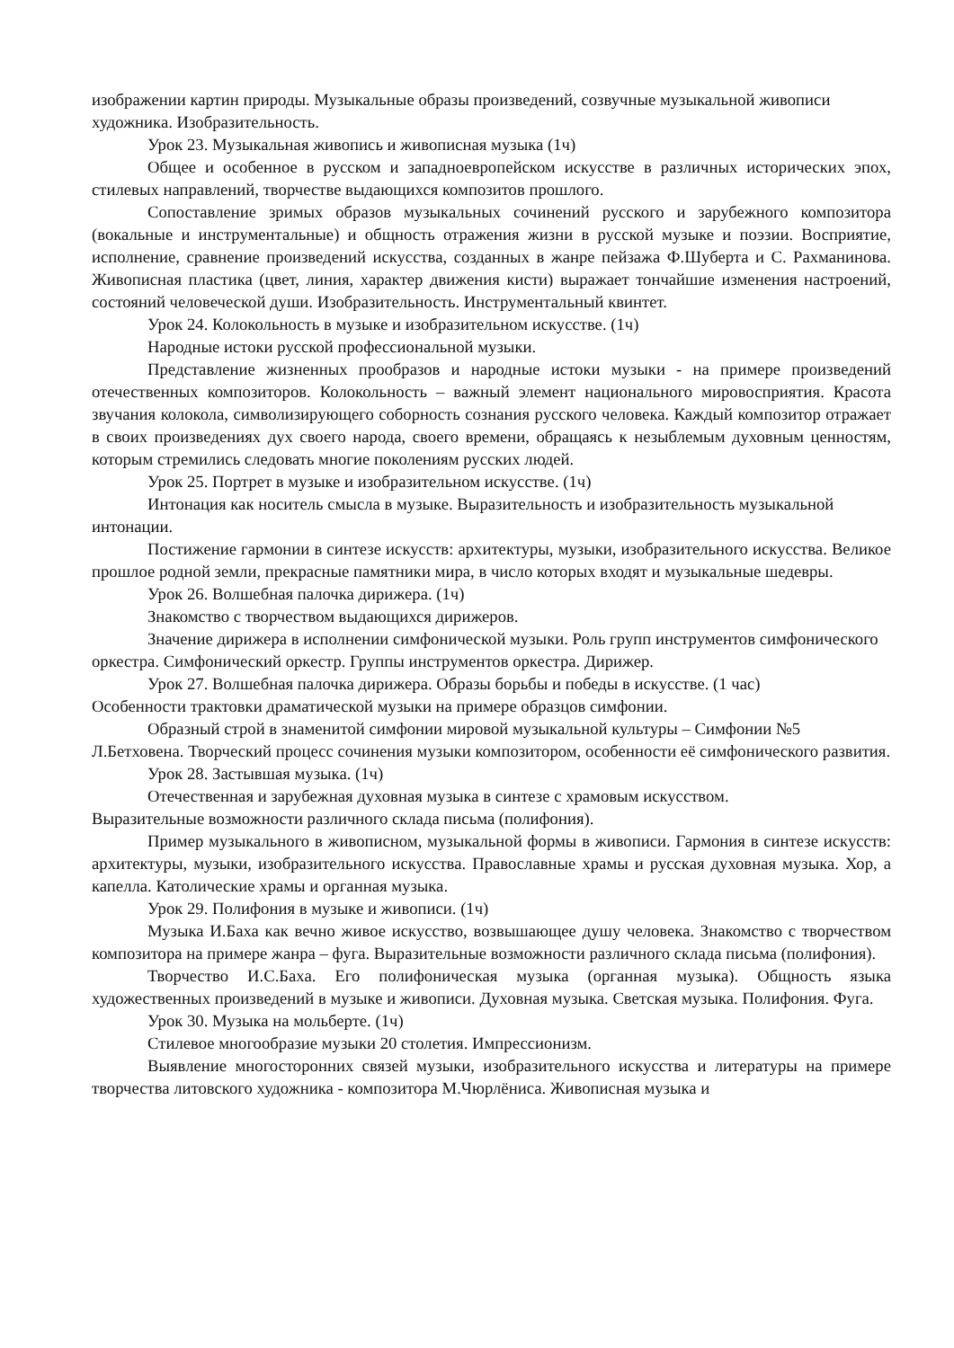изображении картин природы. Музыкальные образы произведений, созвучные музыкальной живописи художника. Изобразительность.
Урок 23. Музыкальная живопись и живописная музыка (1ч)
Общее и особенное в русском и западноевропейском искусстве в различных исторических эпох, стилевых направлений, творчестве выдающихся композитов прошлого.
Сопоставление зримых образов музыкальных сочинений русского и зарубежного композитора (вокальные и инструментальные) и общность отражения жизни в русской музыке и поэзии. Восприятие, исполнение, сравнение произведений искусства, созданных в жанре пейзажа Ф.Шуберта и С. Рахманинова. Живописная пластика (цвет, линия, характер движения кисти) выражает тончайшие изменения настроений, состояний человеческой души. Изобразительность. Инструментальный квинтет.
Урок 24. Колокольность в музыке и изобразительном искусстве. (1ч)
Народные истоки русской профессиональной музыки.
Представление жизненных прообразов и народные истоки музыки - на примере произведений отечественных композиторов. Колокольность – важный элемент национального мировосприятия. Красота звучания колокола, символизирующего соборность сознания русского человека. Каждый композитор отражает в своих произведениях дух своего народа, своего времени, обращаясь к незыблемым духовным ценностям, которым стремились следовать многие поколениям русских людей.
Урок 25. Портрет в музыке и изобразительном искусстве. (1ч)
Интонация как носитель смысла в музыке. Выразительность и изобразительность музыкальной интонации.
Постижение гармонии в синтезе искусств: архитектуры, музыки, изобразительного искусства. Великое прошлое родной земли, прекрасные памятники мира, в число которых входят и музыкальные шедевры.
Урок 26. Волшебная палочка дирижера. (1ч)
Знакомство с творчеством выдающихся дирижеров.
Значение дирижера в исполнении симфонической музыки. Роль групп инструментов симфонического оркестра. Симфонический оркестр. Группы инструментов оркестра. Дирижер.
Урок 27. Волшебная палочка дирижера. Образы борьбы и победы в искусстве. (1 час)
Особенности трактовки драматической музыки на примере образцов симфонии.
Образный строй в знаменитой симфонии мировой музыкальной культуры – Симфонии №5 Л.Бетховена. Творческий процесс сочинения музыки композитором, особенности её симфонического развития.
Урок 28. Застывшая музыка. (1ч)
Отечественная и зарубежная духовная музыка в синтезе с храмовым искусством.
Выразительные возможности различного склада письма (полифония).
Пример музыкального в живописном, музыкальной формы в живописи. Гармония в синтезе искусств: архитектуры, музыки, изобразительного искусства. Православные храмы и русская духовная музыка. Хор, а капелла. Католические храмы и органная музыка.
Урок 29. Полифония в музыке и живописи. (1ч)
Музыка И.Баха как вечно живое искусство, возвышающее душу человека. Знакомство с творчеством композитора на примере жанра – фуга. Выразительные возможности различного склада письма (полифония).
Творчество И.С.Баха. Его полифоническая музыка (органная музыка). Общность языка художественных произведений в музыке и живописи. Духовная музыка. Светская музыка. Полифония. Фуга.
Урок 30. Музыка на мольберте. (1ч)
Стилевое многообразие музыки 20 столетия. Импрессионизм.
Выявление многосторонних связей музыки, изобразительного искусства и литературы на примере творчества литовского художника - композитора М.Чюрлёниса. Живописная музыка и